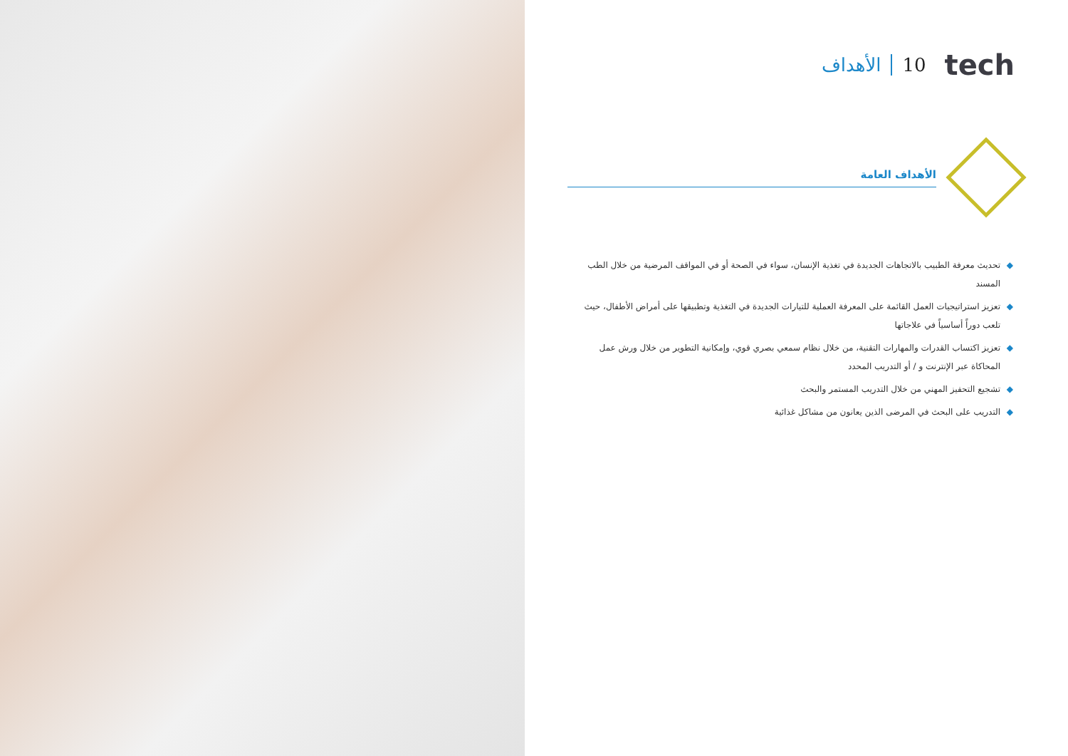الأهداف 10 tech
الأهداف العامة
◆ تحديث معرفة الطبيب بالاتجاهات الجديدة في تغذية الإنسان، سواء في الصحة أو في المواقف المرضية من خلال الطب المسند
◆ تعزيز استراتيجيات العمل القائمة على المعرفة العملية للتيارات الجديدة في التغذية وتطبيقها على أمراض الأطفال، حيث تلعب دوراً أساسياً في علاجاتها
◆ تعزيز اكتساب القدرات والمهارات التقنية، من خلال نظام سمعي بصري قوي، وإمكانية التطوير من خلال ورش عمل المحاكاة عبر الإنترنت و / أو التدريب المحدد
◆ تشجيع التحفيز المهني من خلال التدريب المستمر والبحث
◆ التدريب على البحث في المرضى الذين يعانون من مشاكل غذائية